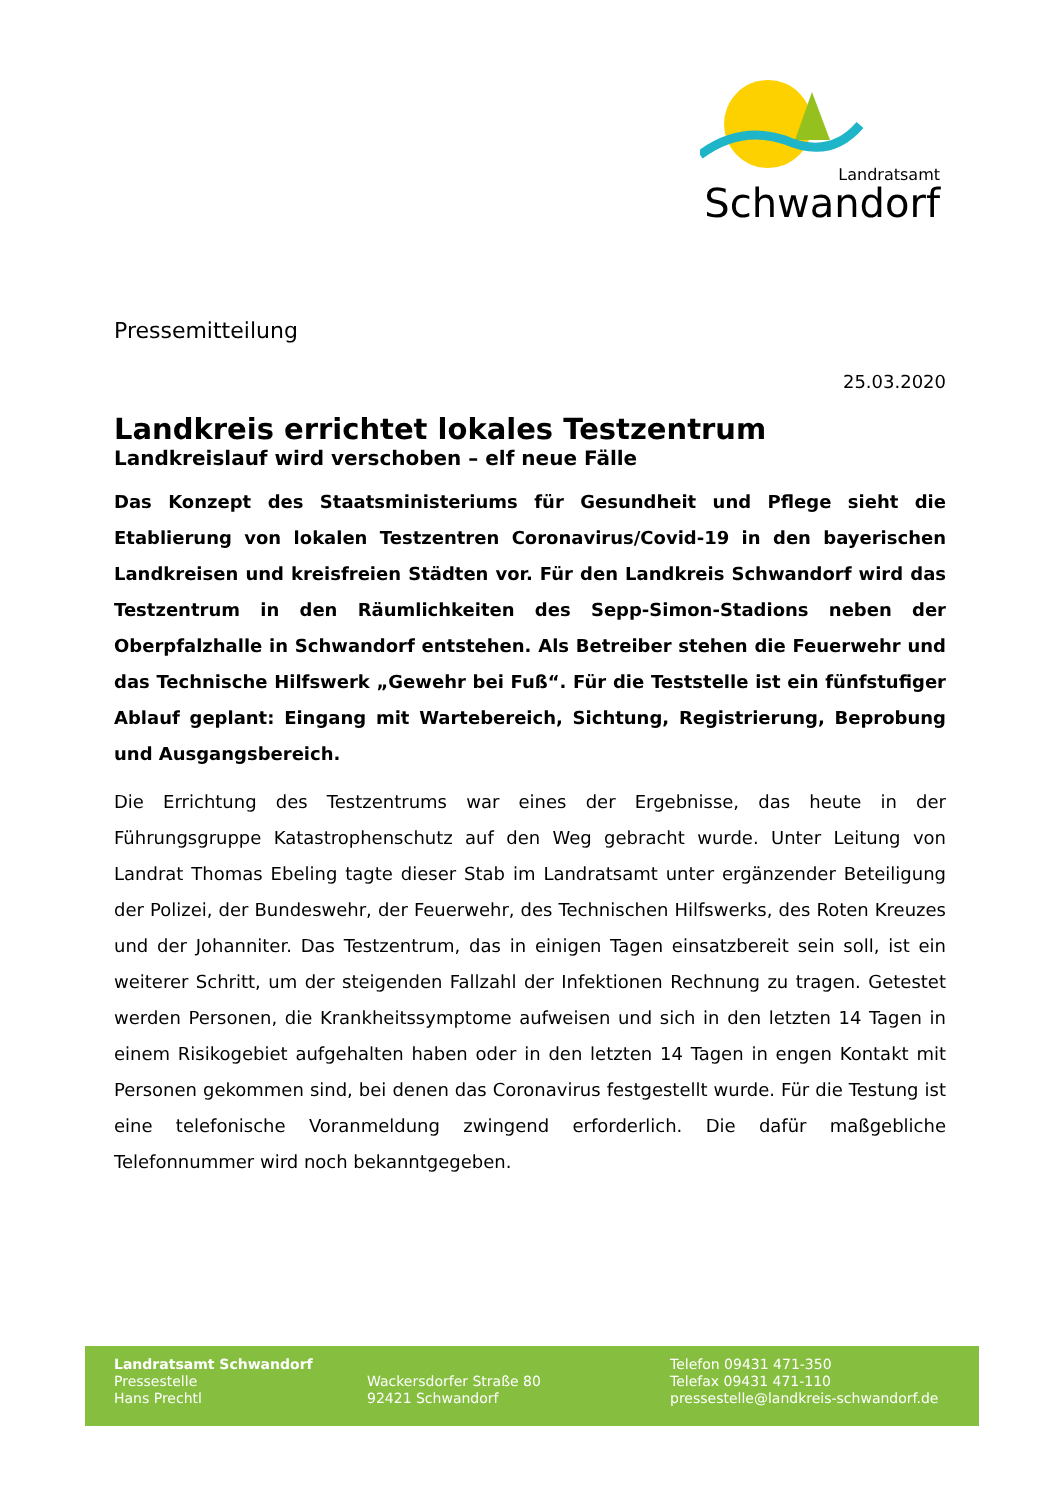Landratsamt
Schwandorf
Pressemitteilung
25.03.2020
Landkreis errichtet lokales Testzentrum
Landkreislauf wird verschoben – elf neue Fälle
Das Konzept des Staatsministeriums für Gesundheit und Pflege sieht die Etablierung von lokalen Testzentren Coronavirus/Covid-19 in den bayerischen Landkreisen und kreisfreien Städten vor. Für den Landkreis Schwandorf wird das Testzentrum in den Räumlichkeiten des Sepp-Simon-Stadions neben der Oberpfalzhalle in Schwandorf entstehen. Als Betreiber stehen die Feuerwehr und das Technische Hilfswerk „Gewehr bei Fuß“. Für die Teststelle ist ein fünfstufiger Ablauf geplant: Eingang mit Wartebereich, Sichtung, Registrierung, Beprobung und Ausgangsbereich.
Die Errichtung des Testzentrums war eines der Ergebnisse, das heute in der Führungsgruppe Katastrophenschutz auf den Weg gebracht wurde. Unter Leitung von Landrat Thomas Ebeling tagte dieser Stab im Landratsamt unter ergänzender Beteiligung der Polizei, der Bundeswehr, der Feuerwehr, des Technischen Hilfswerks, des Roten Kreuzes und der Johanniter. Das Testzentrum, das in einigen Tagen einsatzbereit sein soll, ist ein weiterer Schritt, um der steigenden Fallzahl der Infektionen Rechnung zu tragen. Getestet werden Personen, die Krankheitssymptome aufweisen und sich in den letzten 14 Tagen in einem Risikogebiet aufgehalten haben oder in den letzten 14 Tagen in engen Kontakt mit Personen gekommen sind, bei denen das Coronavirus festgestellt wurde. Für die Testung ist eine telefonische Voranmeldung zwingend erforderlich. Die dafür maßgebliche Telefonnummer wird noch bekanntgegeben.
Landratsamt Schwandorf
Pressestelle
Hans Prechtl
Wackersdorfer Straße 80
92421 Schwandorf
Telefon 09431 471-350
Telefax 09431 471-110
pressestelle@landkreis-schwandorf.de